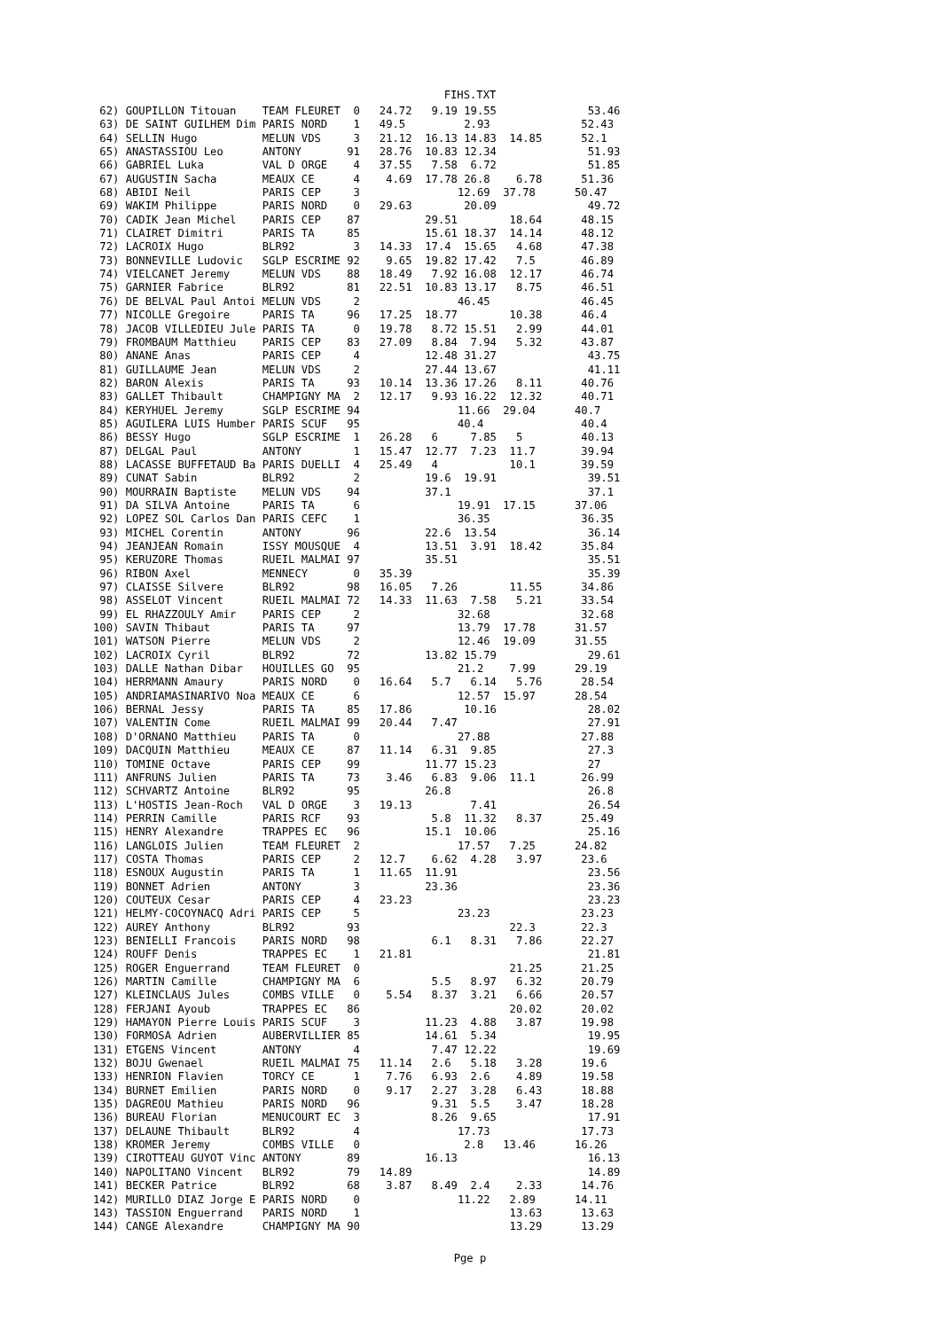FIHS.TXT
 62) GOUPILLON Titouan    TEAM FLEURET  0   24.72   9.19 19.55              53.46
 63) DE SAINT GUILHEM Dim PARIS NORD    1   49.5         2.93              52.43
 64) SELLIN Hugo          MELUN VDS     3   21.12  16.13 14.83  14.85      52.1
 65) ANASTASSIOU Leo      ANTONY       91   28.76  10.83 12.34              51.93
 66) GABRIEL Luka         VAL D ORGE    4   37.55   7.58  6.72              51.85
 67) AUGUSTIN Sacha       MEAUX CE      4    4.69  17.78 26.8    6.78      51.36
 68) ABIDI Neil           PARIS CEP     3               12.69  37.78      50.47
 69) WAKIM Philippe       PARIS NORD    0   29.63        20.09              49.72
 70) CADIK Jean Michel    PARIS CEP    87          29.51        18.64      48.15
 71) CLAIRET Dimitri      PARIS TA     85          15.61 18.37  14.14      48.12
 72) LACROIX Hugo         BLR92         3   14.33  17.4  15.65   4.68      47.38
 73) BONNEVILLE Ludovic   SGLP ESCRIME 92    9.65  19.82 17.42   7.5       46.89
 74) VIELCANET Jeremy     MELUN VDS    88   18.49   7.92 16.08  12.17      46.74
 75) GARNIER Fabrice      BLR92        81   22.51  10.83 13.17   8.75      46.51
 76) DE BELVAL Paul Antoi MELUN VDS     2               46.45              46.45
 77) NICOLLE Gregoire     PARIS TA     96   17.25  18.77        10.38      46.4
 78) JACOB VILLEDIEU Jule PARIS TA      0   19.78   8.72 15.51   2.99      44.01
 79) FROMBAUM Matthieu    PARIS CEP    83   27.09   8.84  7.94   5.32      43.87
 80) ANANE Anas           PARIS CEP     4          12.48 31.27              43.75
 81) GUILLAUME Jean       MELUN VDS     2          27.44 13.67              41.11
 82) BARON Alexis         PARIS TA     93   10.14  13.36 17.26   8.11      40.76
 83) GALLET Thibault      CHAMPIGNY MA  2   12.17   9.93 16.22  12.32      40.71
 84) KERYHUEL Jeremy      SGLP ESCRIME 94               11.66  29.04      40.7
 85) AGUILERA LUIS Humber PARIS SCUF   95               40.4               40.4
 86) BESSY Hugo           SGLP ESCRIME  1   26.28   6     7.85   5         40.13
 87) DELGAL Paul          ANTONY        1   15.47  12.77  7.23  11.7       39.94
 88) LACASSE BUFFETAUD Ba PARIS DUELLI  4   25.49   4           10.1       39.59
 89) CUNAT Sabin          BLR92         2          19.6  19.91              39.51
 90) MOURRAIN Baptiste    MELUN VDS    94          37.1                     37.1
 91) DA SILVA Antoine     PARIS TA      6               19.91  17.15      37.06
 92) LOPEZ SOL Carlos Dan PARIS CEFC    1               36.35              36.35
 93) MICHEL Corentin      ANTONY       96          22.6  13.54              36.14
 94) JEANJEAN Romain      ISSY MOUSQUE  4          13.51  3.91  18.42      35.84
 95) KERUZORE Thomas      RUEIL MALMAI 97          35.51                    35.51
 96) RIBON Axel           MENNECY       0   35.39                           35.39
 97) CLAISSE Silvere      BLR92        98   16.05   7.26        11.55      34.86
 98) ASSELOT Vincent      RUEIL MALMAI 72   14.33  11.63  7.58   5.21      33.54
 99) EL RHAZZOULY Amir    PARIS CEP     2               32.68              32.68
100) SAVIN Thibaut        PARIS TA     97               13.79  17.78      31.57
101) WATSON Pierre        MELUN VDS     2               12.46  19.09      31.55
102) LACROIX Cyril        BLR92        72          13.82 15.79              29.61
103) DALLE Nathan Dibar   HOUILLES GO  95               21.2    7.99      29.19
104) HERRMANN Amaury      PARIS NORD    0   16.64   5.7   6.14   5.76      28.54
105) ANDRIAMASINARIVO Noa MEAUX CE      6               12.57  15.97      28.54
106) BERNAL Jessy         PARIS TA     85   17.86        10.16              28.02
107) VALENTIN Come        RUEIL MALMAI 99   20.44   7.47                    27.91
108) D'ORNANO Matthieu    PARIS TA      0               27.88              27.88
109) DACQUIN Matthieu     MEAUX CE     87   11.14   6.31  9.85              27.3
110) TOMINE Octave        PARIS CEP    99          11.77 15.23              27
111) ANFRUNS Julien       PARIS TA     73    3.46   6.83  9.06  11.1       26.99
112) SCHVARTZ Antoine     BLR92        95          26.8                     26.8
113) L'HOSTIS Jean-Roch   VAL D ORGE    3   19.13         7.41              26.54
114) PERRIN Camille       PARIS RCF    93           5.8  11.32   8.37      25.49
115) HENRY Alexandre      TRAPPES EC   96          15.1  10.06              25.16
116) LANGLOIS Julien      TEAM FLEURET  2               17.57   7.25      24.82
117) COSTA Thomas         PARIS CEP     2   12.7    6.62  4.28   3.97      23.6
118) ESNOUX Augustin      PARIS TA      1   11.65  11.91                    23.56
119) BONNET Adrien        ANTONY        3          23.36                    23.36
120) COUTEUX Cesar        PARIS CEP     4   23.23                           23.23
121) HELMY-COCOYNACQ Adri PARIS CEP     5               23.23              23.23
122) AUREY Anthony        BLR92        93                       22.3       22.3
123) BENIELLI Francois    PARIS NORD   98           6.1   8.31   7.86      22.27
124) ROUFF Denis          TRAPPES EC    1   21.81                           21.81
125) ROGER Enguerrand     TEAM FLEURET  0                       21.25      21.25
126) MARTIN Camille       CHAMPIGNY MA  6           5.5   8.97   6.32      20.79
127) KLEINCLAUS Jules     COMBS VILLE   0    5.54   8.37  3.21   6.66      20.57
128) FERJANI Ayoub        TRAPPES EC   86                       20.02      20.02
129) HAMAYON Pierre Louis PARIS SCUF    3          11.23  4.88   3.87      19.98
130) FORMOSA Adrien       AUBERVILLIER 85          14.61  5.34              19.95
131) ETGENS Vincent       ANTONY        4           7.47 12.22              19.69
132) BOJU Gwenael         RUEIL MALMAI 75   11.14   2.6   5.18   3.28      19.6
133) HENRION Flavien      TORCY CE      1    7.76   6.93  2.6    4.89      19.58
134) BURNET Emilien       PARIS NORD    0    9.17   2.27  3.28   6.43      18.88
135) DAGREOU Mathieu      PARIS NORD   96           9.31  5.5    3.47      18.28
136) BUREAU Florian       MENUCOURT EC  3           8.26  9.65              17.91
137) DELAUNE Thibault     BLR92         4               17.73              17.73
138) KROMER Jeremy        COMBS VILLE   0                2.8   13.46      16.26
139) CIROTTEAU GUYOT Vinc ANTONY       89          16.13                    16.13
140) NAPOLITANO Vincent   BLR92        79   14.89                           14.89
141) BECKER Patrice       BLR92        68    3.87   8.49  2.4    2.33      14.76
142) MURILLO DIAZ Jorge E PARIS NORD    0               11.22   2.89      14.11
143) TASSION Enguerrand   PARIS NORD    1                       13.63      13.63
144) CANGE Alexandre      CHAMPIGNY MA 90                       13.29      13.29
Pge p